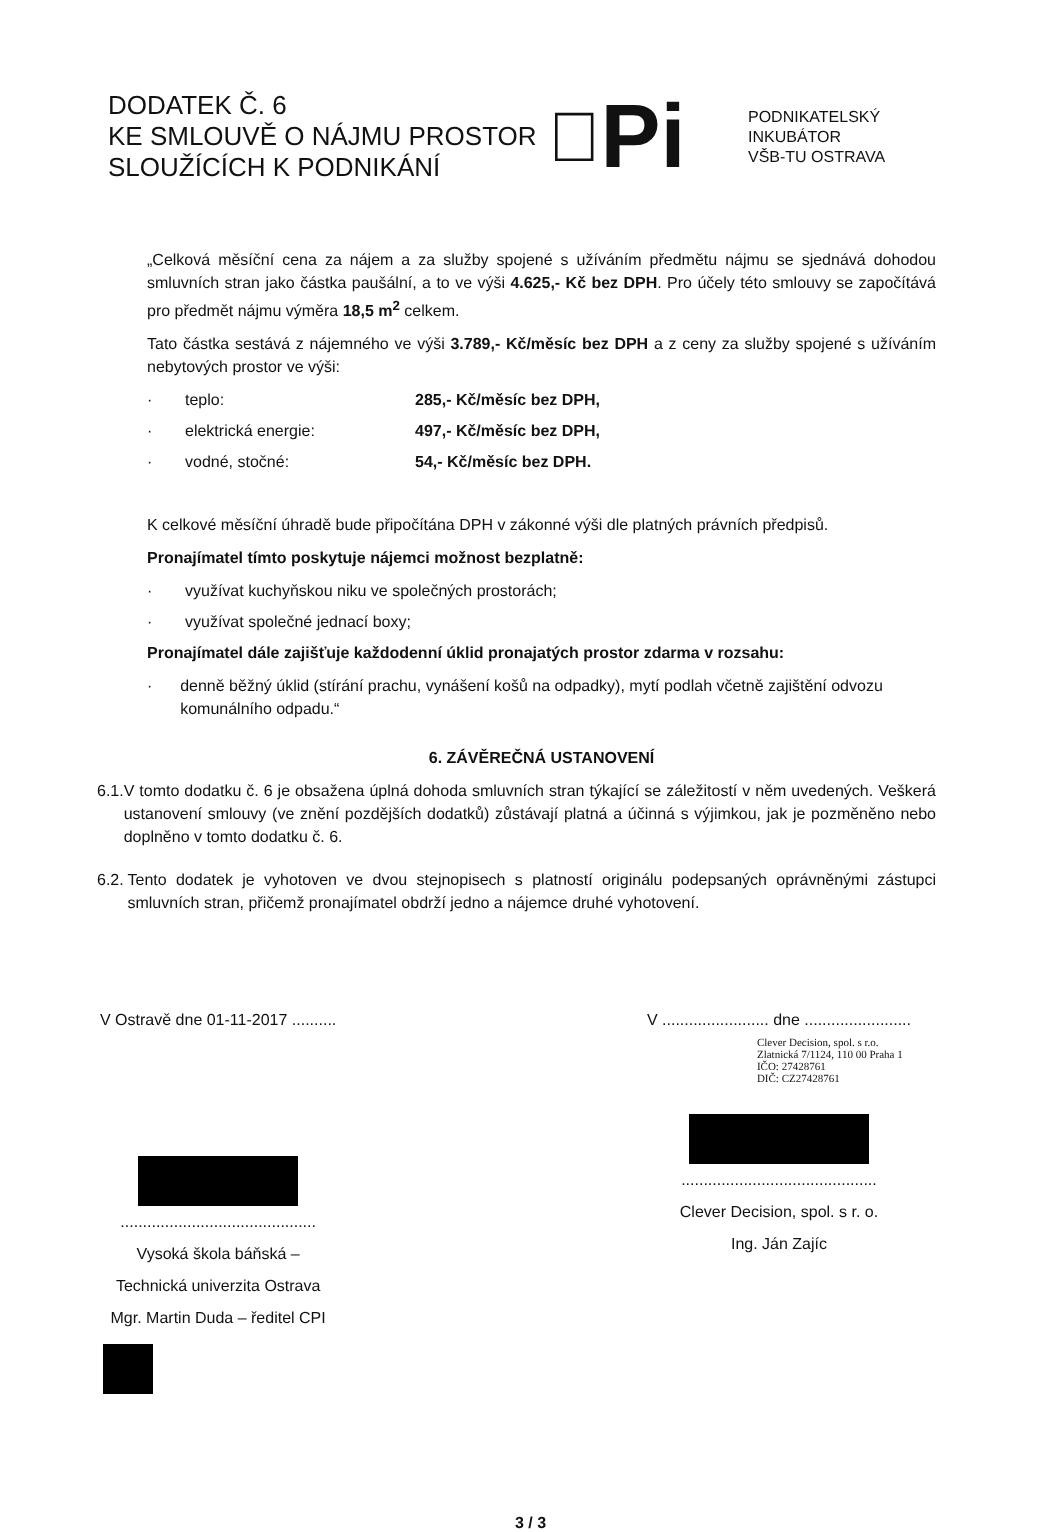DODATEK Č. 6
KE SMLOUVĚ O NÁJMU PROSTOR
SLOUŽÍCÍCH K PODNIKÁNÍ
 Pi
PODNIKATELSKÝ
INKUBÁTOR
VŠB-TU OSTRAVA
„Celková měsíční cena za nájem a za služby spojené s užíváním předmětu nájmu se sjednává dohodou smluvních stran jako částka paušální, a to ve výši 4.625,- Kč bez DPH. Pro účely této smlouvy se započítává pro předmět nájmu výměra 18,5 m<sup>2</sup> celkem.
Tato částka sestává z nájemného ve výši 3.789,- Kč/měsíc bez DPH a z ceny za služby spojené s užíváním nebytových prostor ve výši:
· teplo: 285,- Kč/měsíc bez DPH,
· elektrická energie: 497,- Kč/měsíc bez DPH,
· vodné, stočné: 54,- Kč/měsíc bez DPH.
K celkové měsíční úhradě bude připočítána DPH v zákonné výši dle platných právních předpisů.
Pronajímatel tímto poskytuje nájemci možnost bezplatně:
· využívat kuchyňskou niku ve společných prostorách;
· využívat společné jednací boxy;
Pronajímatel dále zajišťuje každodenní úklid pronajatých prostor zdarma v rozsahu:
· denně běžný úklid (stírání prachu, vynášení košů na odpadky), mytí podlah včetně zajištění odvozu komunálního odpadu.“
6. ZÁVĚREČNÁ USTANOVENÍ
6.1. V tomto dodatku č. 6 je obsažena úplná dohoda smluvních stran týkající se záležitostí v něm uvedených. Veškerá ustanovení smlouvy (ve znění pozdějších dodatků) zůstávají platná a účinná s výjimkou, jak je pozměněno nebo doplněno v tomto dodatku č. 6.
6.2. Tento dodatek je vyhotoven ve dvou stejnopisech s platností originálu podepsaných oprávněnými zástupci smluvních stran, přičemž pronajímatel obdrží jedno a nájemce druhé vyhotovení.
V Ostravě dne 01-11-2017 ..........
............................................
Vysoká škola báňská –
Technická univerzita Ostrava
Mgr. Martin Duda – ředitel CPI
V ........................ dne ........................
Clever Decision, spol. s r.o.
Zlatnická 7/1124, 110 00 Praha 1
IČO: 27428761
DIČ: CZ27428761
............................................
Clever Decision, spol. s r. o.
Ing. Ján Zajíc
3 / 3